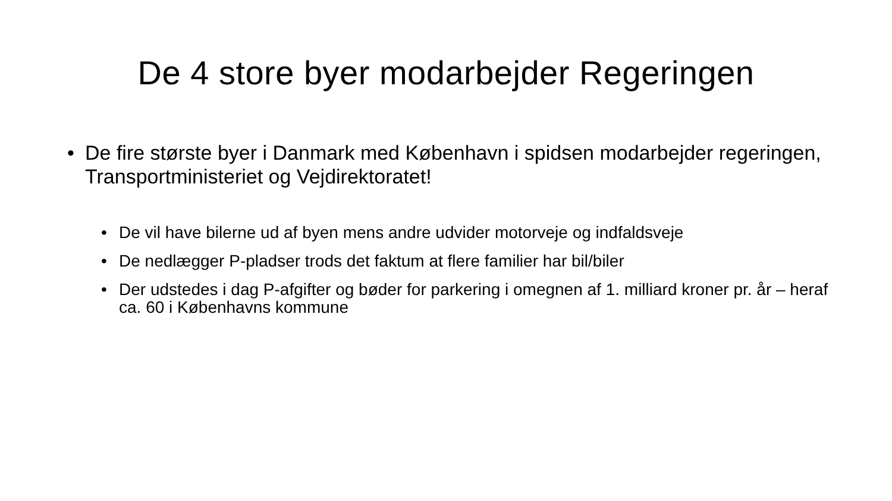De 4 store byer modarbejder Regeringen
• De fire største byer i Danmark med København i spidsen modarbejder regeringen, Transportministeriet og Vejdirektoratet!
• De vil have bilerne ud af byen mens andre udvider motorveje og indfaldsveje
• De nedlægger P-pladser trods det faktum at flere familier har bil/biler
• Der udstedes i dag P-afgifter og bøder for parkering i omegnen af 1. milliard kroner pr. år – heraf ca. 60 i Københavns kommune